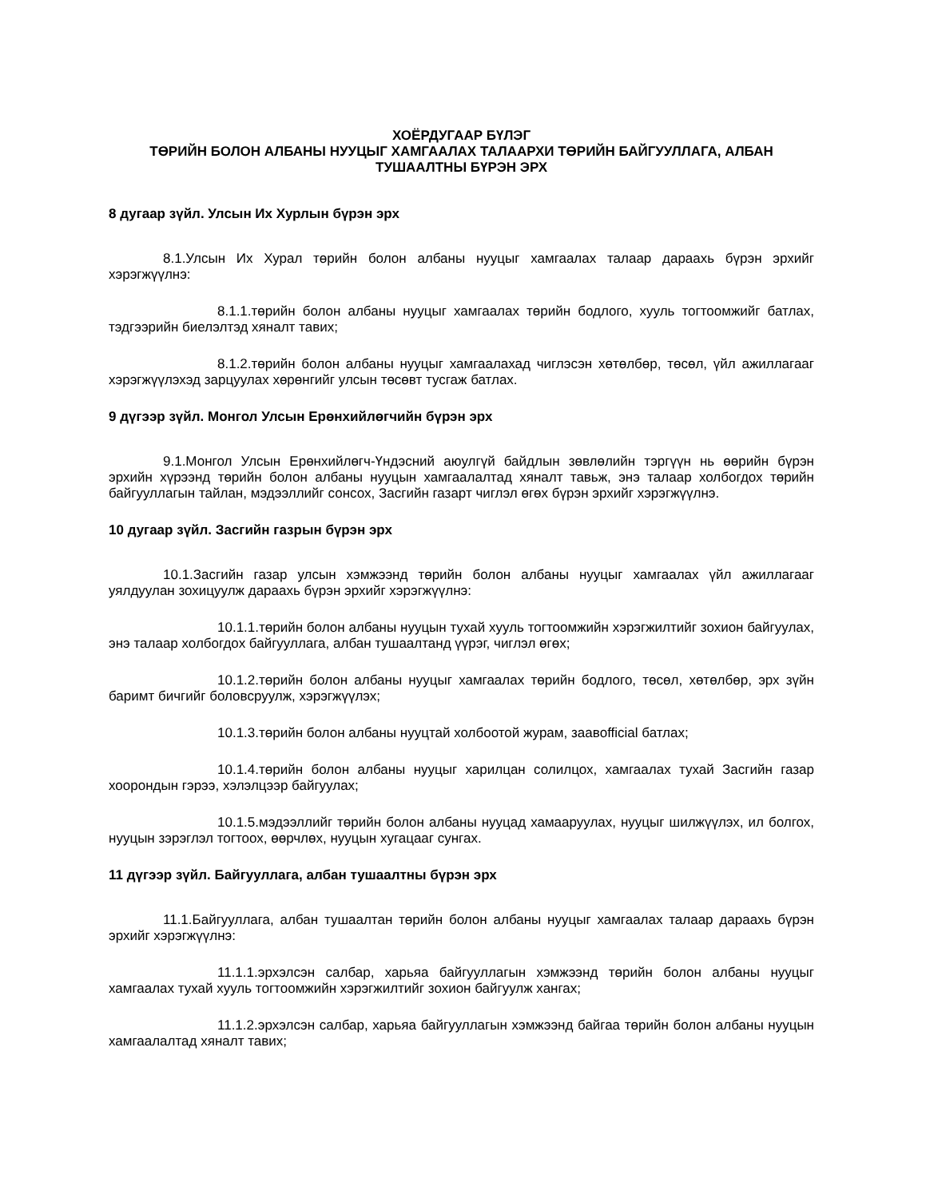ХОЁРДУГААР БҮЛЭГ
ТӨРИЙН БОЛОН АЛБАНЫ НУУЦЫГ ХАМГААЛАХ ТАЛААРХИ ТӨРИЙН БАЙГУУЛЛАГА, АЛБАН ТУШААЛТНЫ БҮРЭН ЭРХ
8 дугаар зүйл. Улсын Их Хурлын бүрэн эрх
8.1.Улсын Их Хурал төрийн болон албаны нууцыг хамгаалах талаар дараахь бүрэн эрхийг хэрэгжүүлнэ:
8.1.1.төрийн болон албаны нууцыг хамгаалах төрийн бодлого, хууль тогтоомжийг батлах, тэдгээрийн биелэлтэд хяналт тавих;
8.1.2.төрийн болон албаны нууцыг хамгаалахад чиглэсэн хөтөлбөр, төсөл, үйл ажиллагааг хэрэгжүүлэхэд зарцуулах хөрөнгийг улсын төсөвт тусгаж батлах.
9 дүгээр зүйл. Монгол Улсын Ерөнхийлөгчийн бүрэн эрх
9.1.Монгол Улсын Ерөнхийлөгч-Үндэсний аюулгүй байдлын зөвлөлийн тэргүүн нь өөрийн бүрэн эрхийн хүрээнд төрийн болон албаны нууцын хамгаалалтад хяналт тавьж, энэ талаар холбогдох төрийн байгууллагын тайлан, мэдээллийг сонсох, Засгийн газарт чиглэл өгөх бүрэн эрхийг хэрэгжүүлнэ.
10 дугаар зүйл. Засгийн газрын бүрэн эрх
10.1.Засгийн газар улсын хэмжээнд төрийн болон албаны нууцыг хамгаалах үйл ажиллагааг уялдуулан зохицуулж дараахь бүрэн эрхийг хэрэгжүүлнэ:
10.1.1.төрийн болон албаны нууцын тухай хууль тогтоомжийн хэрэгжилтийг зохион байгуулах, энэ талаар холбогдох байгууллага, албан тушаалтанд үүрэг, чиглэл өгөх;
10.1.2.төрийн болон албаны нууцыг хамгаалах төрийн бодлого, төсөл, хөтөлбөр, эрх зүйн баримт бичгийг боловсруулж, хэрэгжүүлэх;
10.1.3.төрийн болон албаны нууцтай холбоотой журам, заавofficial батлах;
10.1.4.төрийн болон албаны нууцыг харилцан солилцох, хамгаалах тухай Засгийн газар хоорондын гэрээ, хэлэлцээр байгуулах;
10.1.5.мэдээллийг төрийн болон албаны нууцад хамааруулах, нууцыг шилжүүлэх, ил болгох, нууцын зэрэглэл тогтоох, өөрчлөх, нууцын хугацааг сунгах.
11 дүгээр зүйл. Байгууллага, албан тушаалтны бүрэн эрх
11.1.Байгууллага, албан тушаалтан төрийн болон албаны нууцыг хамгаалах талаар дараахь бүрэн эрхийг хэрэгжүүлнэ:
11.1.1.эрхэлсэн салбар, харьяа байгууллагын хэмжээнд төрийн болон албаны нууцыг хамгаалах тухай хууль тогтоомжийн хэрэгжилтийг зохион байгуулж хангах;
11.1.2.эрхэлсэн салбар, харьяа байгууллагын хэмжээнд байгаа төрийн болон албаны нууцын хамгаалалтад хяналт тавих;